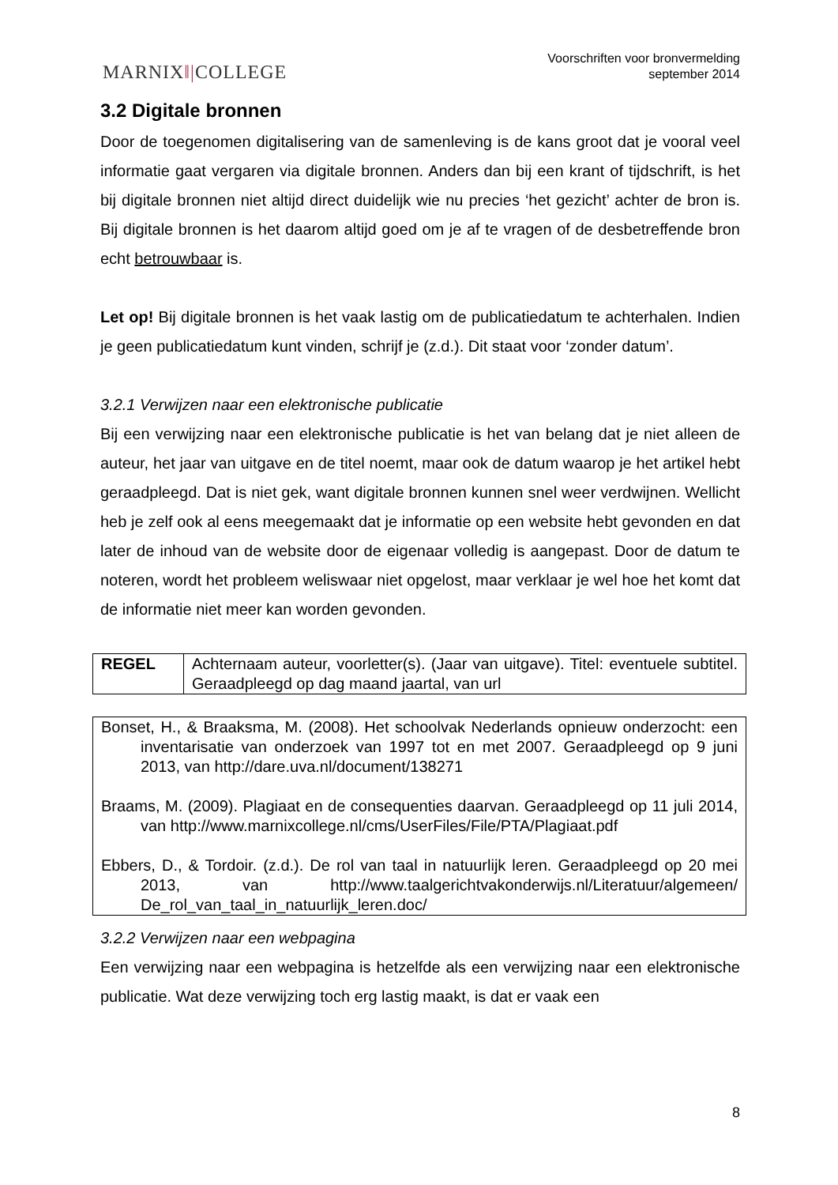MARNIX‖|COLLEGE
Voorschriften voor bronvermelding
september 2014
3.2 Digitale bronnen
Door de toegenomen digitalisering van de samenleving is de kans groot dat je vooral veel informatie gaat vergaren via digitale bronnen. Anders dan bij een krant of tijdschrift, is het bij digitale bronnen niet altijd direct duidelijk wie nu precies ‘het gezicht’ achter de bron is. Bij digitale bronnen is het daarom altijd goed om je af te vragen of de desbetreffende bron echt betrouwbaar is.
Let op! Bij digitale bronnen is het vaak lastig om de publicatiedatum te achterhalen. Indien je geen publicatiedatum kunt vinden, schrijf je (z.d.). Dit staat voor ‘zonder datum’.
3.2.1 Verwijzen naar een elektronische publicatie
Bij een verwijzing naar een elektronische publicatie is het van belang dat je niet alleen de auteur, het jaar van uitgave en de titel noemt, maar ook de datum waarop je het artikel hebt geraadpleegd. Dat is niet gek, want digitale bronnen kunnen snel weer verdwijnen. Wellicht heb je zelf ook al eens meegemaakt dat je informatie op een website hebt gevonden en dat later de inhoud van de website door de eigenaar volledig is aangepast. Door de datum te noteren, wordt het probleem weliswaar niet opgelost, maar verklaar je wel hoe het komt dat de informatie niet meer kan worden gevonden.
| REGEL | Achternaam auteur, voorletter(s). (Jaar van uitgave). Titel: eventuele subtitel. Geraadpleegd op dag maand jaartal, van url |
| Bonset, H., & Braaksma, M. (2008). Het schoolvak Nederlands opnieuw onderzocht: een inventarisatie van onderzoek van 1997 tot en met 2007. Geraadpleegd op 9 juni 2013, van http://dare.uva.nl/document/138271 Braams, M. (2009). Plagiaat en de consequenties daarvan. Geraadpleegd op 11 juli 2014, van http://www.marnixcollege.nl/cms/UserFiles/File/PTA/Plagiaat.pdf Ebbers, D., & Tordoir. (z.d.). De rol van taal in natuurlijk leren. Geraadpleegd op 20 mei 2013, van http://www.taalgerichtvakonderwijs.nl/Literatuur/algemeen/ De_rol_van_taal_in_natuurlijk_leren.doc/ |
3.2.2 Verwijzen naar een webpagina
Een verwijzing naar een webpagina is hetzelfde als een verwijzing naar een elektronische publicatie. Wat deze verwijzing toch erg lastig maakt, is dat er vaak een
8